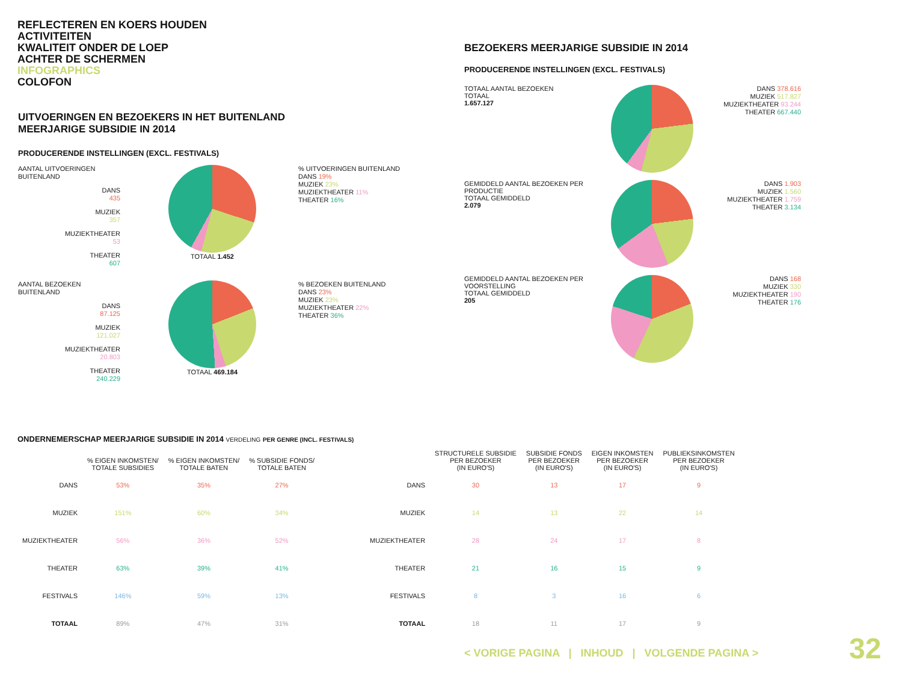REFLECTEREN EN KOERS HOUDEN
ACTIVITEITEN
KWALITEIT ONDER DE LOEP
ACHTER DE SCHERMEN
INFOGRAPHICS
COLOFON
UITVOERINGEN EN BEZOEKERS IN HET BUITENLAND
MEERJARIGE SUBSIDIE IN 2014
PRODUCERENDE INSTELLINGEN (EXCL. FESTIVALS)
AANTAL UITVOERINGEN BUITENLAND
DANS
435
MUZIEK
357
MUZIEKTHEATER
53
THEATER
607
TOTAAL 1.452
% UITVOERINGEN BUITENLAND
DANS 19%
MUZIEK 23%
MUZIEKTHEATER 11%
THEATER 16%
AANTAL BEZOEKEN BUITENLAND
DANS
87.125
MUZIEK
121.027
MUZIEKTHEATER
20.803
THEATER
240.229
TOTAAL 469.184
% BEZOEKEN BUITENLAND
DANS 23%
MUZIEK 23%
MUZIEKTHEATER 22%
THEATER 36%
BEZOEKERS MEERJARIGE SUBSIDIE IN 2014
PRODUCERENDE INSTELLINGEN (EXCL. FESTIVALS)
TOTAAL AANTAL BEZOEKEN
TOTAAL
1.657.127
DANS 378.616
MUZIEK 517.827
MUZIEKTHEATER 93.244
THEATER 667.440
GEMIDDELD AANTAL BEZOEKEN PER PRODUCTIE
TOTAAL GEMIDDELD
2.079
DANS 1.903
MUZIEK 1.560
MUZIEKTHEATER 1.759
THEATER 3.134
GEMIDDELD AANTAL BEZOEKEN PER VOORSTELLING
TOTAAL GEMIDDELD
205
DANS 168
MUZIEK 330
MUZIEKTHEATER 190
THEATER 176
ONDERNEMERSCHAP MEERJARIGE SUBSIDIE IN 2014 VERDELING PER GENRE (INCL. FESTIVALS)
| | % EIGEN INKOMSTEN/ TOTALE SUBSIDIES | % EIGEN INKOMSTEN/ TOTALE BATEN | % SUBSIDIE FONDS/ TOTALE BATEN | | | STRUCTURELE SUBSIDIE PER BEZOEKER (IN EURO'S) | SUBSIDIE FONDS PER BEZOEKER (IN EURO'S) | EIGEN INKOMSTEN PER BEZOEKER (IN EURO'S) | PUBLIEKSINKOMSTEN PER BEZOEKER (IN EURO'S) |
| --- | --- | --- | --- | --- | --- | --- | --- | --- | --- |
| DANS | 53% | 35% | 27% | | DANS | 30 | 13 | 17 | 9 |
| MUZIEK | 151% | 60% | 34% | | MUZIEK | 14 | 13 | 22 | 14 |
| MUZIEKTHEATER | 56% | 36% | 52% | | MUZIEKTHEATER | 28 | 24 | 17 | 8 |
| THEATER | 63% | 39% | 41% | | THEATER | 21 | 16 | 15 | 9 |
| FESTIVALS | 146% | 59% | 13% | | FESTIVALS | 8 | 3 | 16 | 6 |
| TOTAAL | 89% | 47% | 31% | | TOTAAL | 18 | 11 | 17 | 9 |
< VORIGE PAGINA | INHOUD | VOLGENDE PAGINA >
32